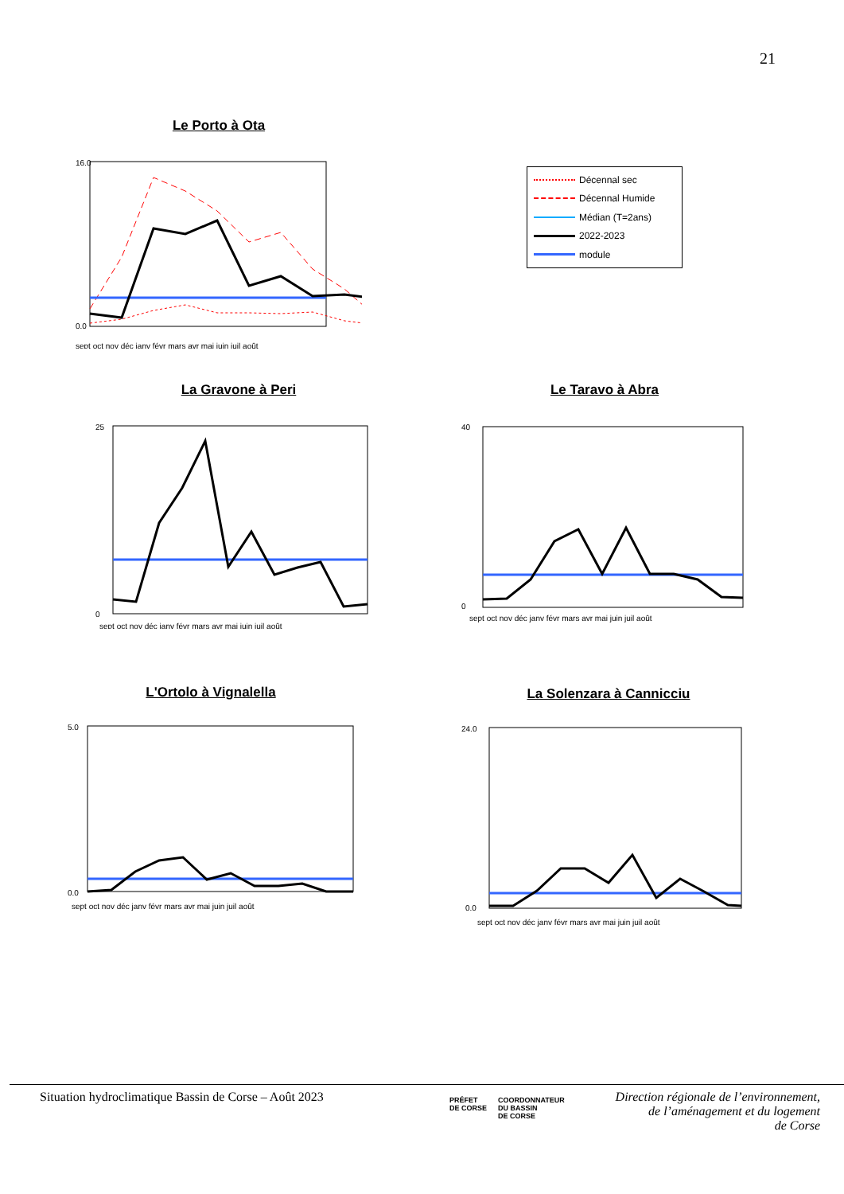21
Le Porto à Ota
0.0
16.0
sept oct nov déc janv févr mars avr mai juin juil août
Décennal sec
Décennal Humide
Médian (T=2ans)
2022-2023
module
La Gravone à Peri
25
0
sept oct nov déc janv févr mars avr mai juin juil août
Le Taravo à Abra
40
0
sept oct nov déc janv févr mars avr mai juin juil août
L'Ortolo à Vignalella
5.0
0.0
sept oct nov déc janv févr mars avr mai juin juil août
La Solenzara à Cannicciu
24.0
0.0
sept oct nov déc janv févr mars avr mai juin juil août
Situation hydroclimatique Bassin de Corse – Août 2023
PRÉFET
DE CORSE
COORDONNATEUR
DU BASSIN
DE CORSE
Direction régionale de l’environnement,
de l’aménagement et du logement
de Corse